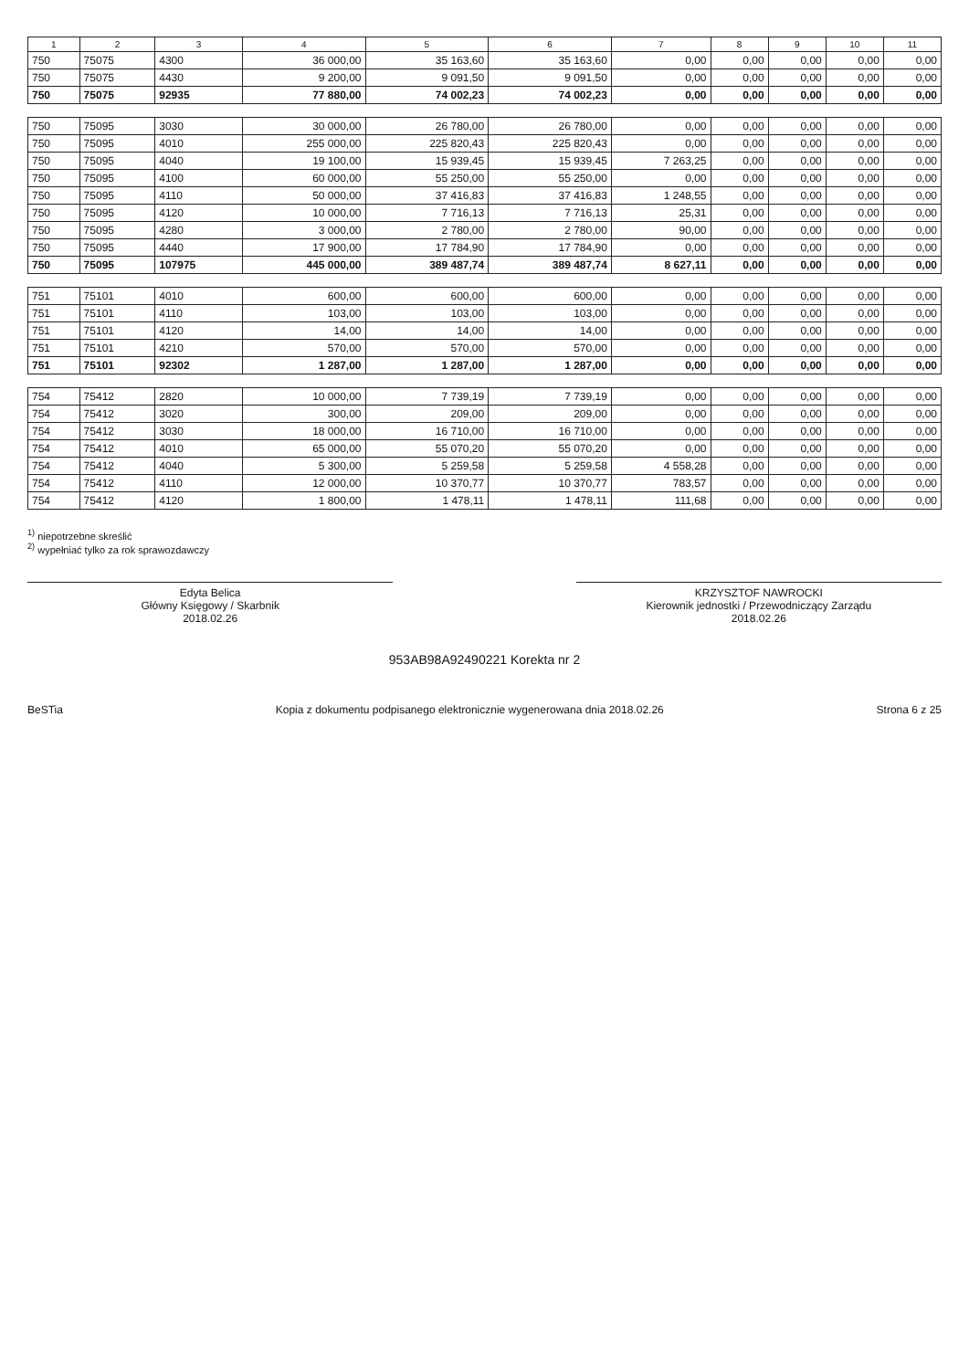| 1 | 2 | 3 | 4 | 5 | 6 | 7 | 8 | 9 | 10 | 11 |
| --- | --- | --- | --- | --- | --- | --- | --- | --- | --- | --- |
| 750 | 75075 | 4300 | 36 000,00 | 35 163,60 | 35 163,60 | 0,00 | 0,00 | 0,00 | 0,00 | 0,00 |
| 750 | 75075 | 4430 | 9 200,00 | 9 091,50 | 9 091,50 | 0,00 | 0,00 | 0,00 | 0,00 | 0,00 |
| 750 | 75075 | 92935 | 77 880,00 | 74 002,23 | 74 002,23 | 0,00 | 0,00 | 0,00 | 0,00 | 0,00 |
| 750 | 75095 | 3030 | 30 000,00 | 26 780,00 | 26 780,00 | 0,00 | 0,00 | 0,00 | 0,00 | 0,00 |
| 750 | 75095 | 4010 | 255 000,00 | 225 820,43 | 225 820,43 | 0,00 | 0,00 | 0,00 | 0,00 | 0,00 |
| 750 | 75095 | 4040 | 19 100,00 | 15 939,45 | 15 939,45 | 7 263,25 | 0,00 | 0,00 | 0,00 | 0,00 |
| 750 | 75095 | 4100 | 60 000,00 | 55 250,00 | 55 250,00 | 0,00 | 0,00 | 0,00 | 0,00 | 0,00 |
| 750 | 75095 | 4110 | 50 000,00 | 37 416,83 | 37 416,83 | 1 248,55 | 0,00 | 0,00 | 0,00 | 0,00 |
| 750 | 75095 | 4120 | 10 000,00 | 7 716,13 | 7 716,13 | 25,31 | 0,00 | 0,00 | 0,00 | 0,00 |
| 750 | 75095 | 4280 | 3 000,00 | 2 780,00 | 2 780,00 | 90,00 | 0,00 | 0,00 | 0,00 | 0,00 |
| 750 | 75095 | 4440 | 17 900,00 | 17 784,90 | 17 784,90 | 0,00 | 0,00 | 0,00 | 0,00 | 0,00 |
| 750 | 75095 | 107975 | 445 000,00 | 389 487,74 | 389 487,74 | 8 627,11 | 0,00 | 0,00 | 0,00 | 0,00 |
| 751 | 75101 | 4010 | 600,00 | 600,00 | 600,00 | 0,00 | 0,00 | 0,00 | 0,00 | 0,00 |
| 751 | 75101 | 4110 | 103,00 | 103,00 | 103,00 | 0,00 | 0,00 | 0,00 | 0,00 | 0,00 |
| 751 | 75101 | 4120 | 14,00 | 14,00 | 14,00 | 0,00 | 0,00 | 0,00 | 0,00 | 0,00 |
| 751 | 75101 | 4210 | 570,00 | 570,00 | 570,00 | 0,00 | 0,00 | 0,00 | 0,00 | 0,00 |
| 751 | 75101 | 92302 | 1 287,00 | 1 287,00 | 1 287,00 | 0,00 | 0,00 | 0,00 | 0,00 | 0,00 |
| 754 | 75412 | 2820 | 10 000,00 | 7 739,19 | 7 739,19 | 0,00 | 0,00 | 0,00 | 0,00 | 0,00 |
| 754 | 75412 | 3020 | 300,00 | 209,00 | 209,00 | 0,00 | 0,00 | 0,00 | 0,00 | 0,00 |
| 754 | 75412 | 3030 | 18 000,00 | 16 710,00 | 16 710,00 | 0,00 | 0,00 | 0,00 | 0,00 | 0,00 |
| 754 | 75412 | 4010 | 65 000,00 | 55 070,20 | 55 070,20 | 0,00 | 0,00 | 0,00 | 0,00 | 0,00 |
| 754 | 75412 | 4040 | 5 300,00 | 5 259,58 | 5 259,58 | 4 558,28 | 0,00 | 0,00 | 0,00 | 0,00 |
| 754 | 75412 | 4110 | 12 000,00 | 10 370,77 | 10 370,77 | 783,57 | 0,00 | 0,00 | 0,00 | 0,00 |
| 754 | 75412 | 4120 | 1 800,00 | 1 478,11 | 1 478,11 | 111,68 | 0,00 | 0,00 | 0,00 | 0,00 |
<sup>1)</sup> niepotrzebne skreślić
<sup>2)</sup> wypełniać tylko za rok sprawozdawczy
Edyta Belica
Główny Księgowy / Skarbnik
2018.02.26
KRZYSZTOF NAWROCKI
Kierownik jednostki / Przewodniczący Zarządu
2018.02.26
953AB98A92490221 Korekta nr 2
BeSTia Kopia z dokumentu podpisanego elektronicznie wygenerowana dnia 2018.02.26 Strona 6 z 25